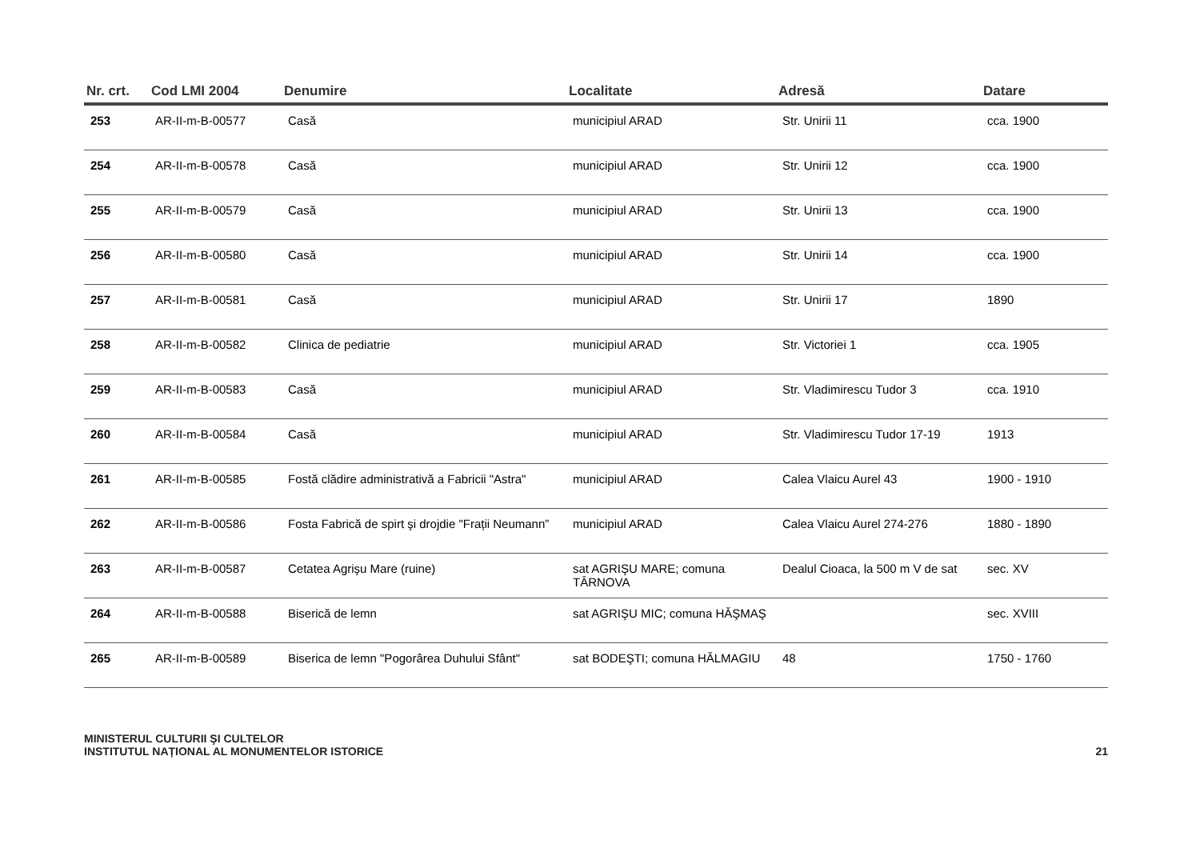| Nr. crt. | Cod LMI 2004 | Denumire | Localitate | Adresă | Datare |
| --- | --- | --- | --- | --- | --- |
| 253 | AR-II-m-B-00577 | Casă | municipiul ARAD | Str. Unirii 11 | cca. 1900 |
| 254 | AR-II-m-B-00578 | Casă | municipiul ARAD | Str. Unirii 12 | cca. 1900 |
| 255 | AR-II-m-B-00579 | Casă | municipiul ARAD | Str. Unirii 13 | cca. 1900 |
| 256 | AR-II-m-B-00580 | Casă | municipiul ARAD | Str. Unirii 14 | cca. 1900 |
| 257 | AR-II-m-B-00581 | Casă | municipiul ARAD | Str. Unirii 17 | 1890 |
| 258 | AR-II-m-B-00582 | Clinica de pediatrie | municipiul ARAD | Str. Victoriei 1 | cca. 1905 |
| 259 | AR-II-m-B-00583 | Casă | municipiul ARAD | Str. Vladimirescu Tudor 3 | cca. 1910 |
| 260 | AR-II-m-B-00584 | Casă | municipiul ARAD | Str. Vladimirescu Tudor 17-19 | 1913 |
| 261 | AR-II-m-B-00585 | Fostă clădire administrativă a Fabricii "Astra" | municipiul ARAD | Calea Vlaicu Aurel 43 | 1900 - 1910 |
| 262 | AR-II-m-B-00586 | Fosta Fabrică de spirt şi drojdie "Frații Neumann” | municipiul ARAD | Calea Vlaicu Aurel 274-276 | 1880 - 1890 |
| 263 | AR-II-m-B-00587 | Cetatea Agrişu Mare (ruine) | sat AGRIŞU MARE; comuna TÂRNOVA | Dealul Cioaca, la 500 m V de sat | sec. XV |
| 264 | AR-II-m-B-00588 | Biserică de lemn | sat AGRIŞU MIC; comuna HĂŞMAŞ | | sec. XVIII |
| 265 | AR-II-m-B-00589 | Biserica de lemn "Pogorârea Duhului Sfânt" | sat BODEŞTI; comuna HĂLMAGIU | 48 | 1750 - 1760 |
MINISTERUL CULTURII ŞI CULTELOR
INSTITUTUL NAȚIONAL AL MONUMENTELOR ISTORICE
21